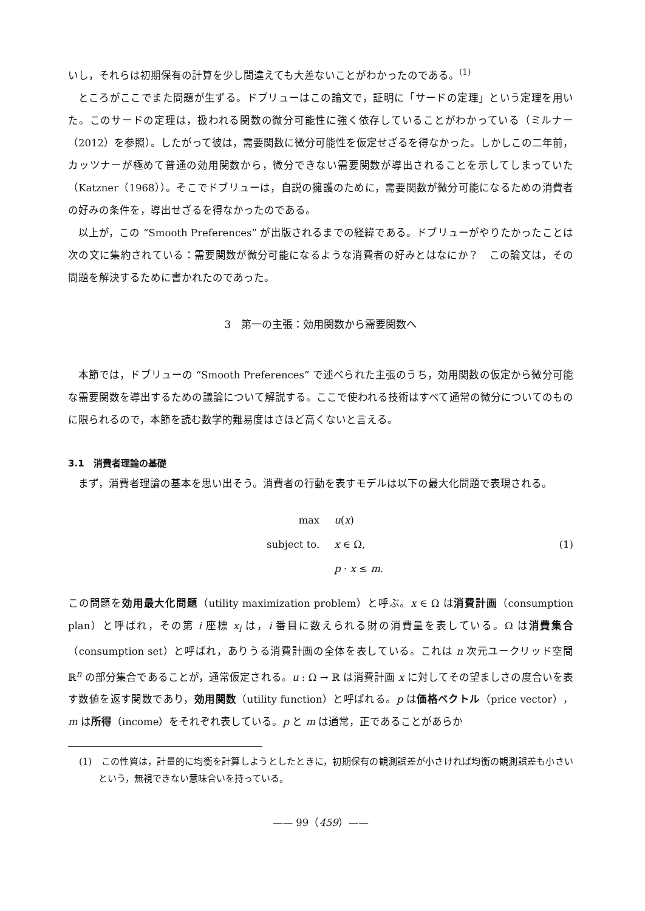いし，それらは初期保有の計算を少し間違えても大差ないことがわかったのである。<sup>(1)</sup>
ところがここでまた問題が生ずる。ドブリューはこの論文で，証明に「サードの定理」という定理を用いた。このサードの定理は，扱われる関数の微分可能性に強く依存していることがわかっている（ミルナー（2012）を参照）。したがって彼は，需要関数に微分可能性を仮定せざるを得なかった。しかしこの二年前，カッツナーが極めて普通の効用関数から，微分できない需要関数が導出されることを示してしまっていた（Katzner（1968））。そこでドブリューは，自説の擁護のために，需要関数が微分可能になるための消費者の好みの条件を，導出せざるを得なかったのである。
以上が，この “Smooth Preferences” が出版されるまでの経緯である。ドブリューがやりたかったことは次の文に集約されている：需要関数が微分可能になるような消費者の好みとはなにか？　この論文は，その問題を解決するために書かれたのであった。
3　第一の主張：効用関数から需要関数へ
本節では，ドブリューの “Smooth Preferences” で述べられた主張のうち，効用関数の仮定から微分可能な需要関数を導出するための議論について解説する。ここで使われる技術はすべて通常の微分についてのものに限られるので，本節を読む数学的難易度はさほど高くないと言える。
3.1　消費者理論の基礎
まず，消費者理論の基本を思い出そう。消費者の行動を表すモデルは以下の最大化問題で表現される。
| max | u ( x ) |
| subject to. | x ∈ Ω, |
| | p · x ≤ m . |
(1)
この問題を効用最大化問題（utility maximization problem）と呼ぶ。x ∈ Ω は消費計画（consumption plan）と呼ばれ，その第 i 座標 x<sub>i</sub> は，i 番目に数えられる財の消費量を表している。Ω は消費集合（consumption set）と呼ばれ，ありうる消費計画の全体を表している。これは n 次元ユークリッド空間 ℝ<sup>n</sup> の部分集合であることが，通常仮定される。u : Ω → ℝ は消費計画 x に対してその望ましさの度合いを表す数値を返す関数であり，効用関数（utility function）と呼ばれる。p は価格ベクトル（price vector），m は所得（income）をそれぞれ表している。p と m は通常，正であることがあらか
(1)　この性質は，計量的に均衡を計算しようとしたときに，初期保有の観測誤差が小さければ均衡の観測誤差も小さいという，無視できない意味合いを持っている。
—— 99（459）——